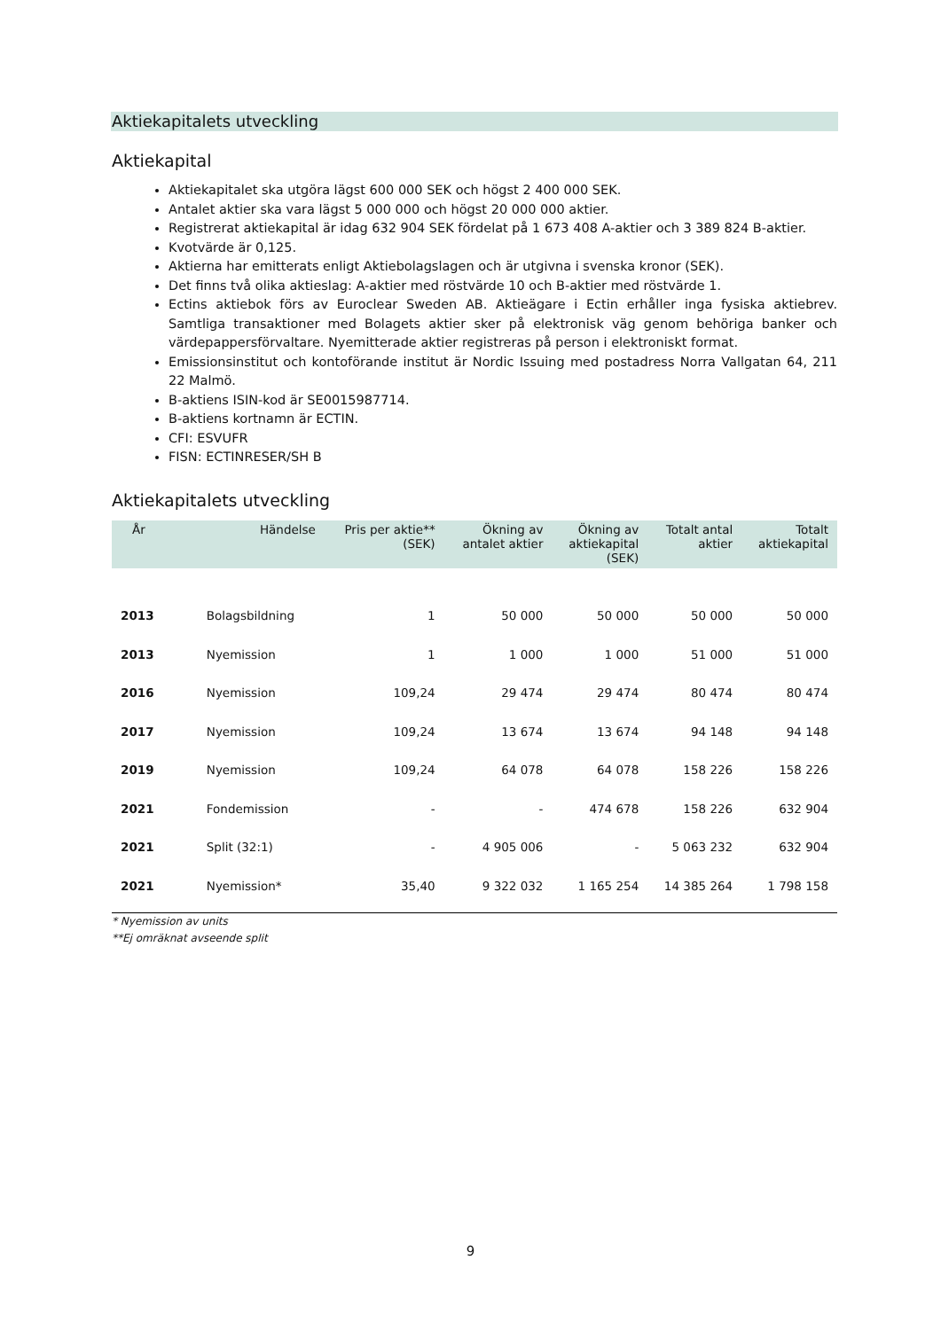Aktiekapitalets utveckling
Aktiekapital
Aktiekapitalet ska utgöra lägst 600 000 SEK och högst 2 400 000 SEK.
Antalet aktier ska vara lägst 5 000 000 och högst 20 000 000 aktier.
Registrerat aktiekapital är idag 632 904 SEK fördelat på 1 673 408 A-aktier och 3 389 824 B-aktier.
Kvotvärde är 0,125.
Aktierna har emitterats enligt Aktiebolagslagen och är utgivna i svenska kronor (SEK).
Det finns två olika aktieslag: A-aktier med röstvärde 10 och B-aktier med röstvärde 1.
Ectins aktiebok förs av Euroclear Sweden AB. Aktieägare i Ectin erhåller inga fysiska aktiebrev. Samtliga transaktioner med Bolagets aktier sker på elektronisk väg genom behöriga banker och värdepappersförvaltare. Nyemitterade aktier registreras på person i elektroniskt format.
Emissionsinstitut och kontoförande institut är Nordic Issuing med postadress Norra Vallgatan 64, 211 22 Malmö.
B-aktiens ISIN-kod är SE0015987714.
B-aktiens kortnamn är ECTIN.
CFI: ESVUFR
FISN: ECTINRESER/SH B
Aktiekapitalets utveckling
| År | Händelse | Pris per aktie** (SEK) | Ökning av antalet aktier | Ökning av aktiekapital (SEK) | Totalt antal aktier | Totalt aktiekapital |
| --- | --- | --- | --- | --- | --- | --- |
| 2013 | Bolagsbildning | 1 | 50 000 | 50 000 | 50 000 | 50 000 |
| 2013 | Nyemission | 1 | 1 000 | 1 000 | 51 000 | 51 000 |
| 2016 | Nyemission | 109,24 | 29 474 | 29 474 | 80 474 | 80 474 |
| 2017 | Nyemission | 109,24 | 13 674 | 13 674 | 94 148 | 94 148 |
| 2019 | Nyemission | 109,24 | 64 078 | 64 078 | 158 226 | 158 226 |
| 2021 | Fondemission | - | - | 474 678 | 158 226 | 632 904 |
| 2021 | Split (32:1) | - | 4 905 006 | - | 5 063 232 | 632 904 |
| 2021 | Nyemission* | 35,40 | 9 322 032 | 1 165 254 | 14 385 264 | 1 798 158 |
* Nyemission av units
**Ej omräknat avseende split
9